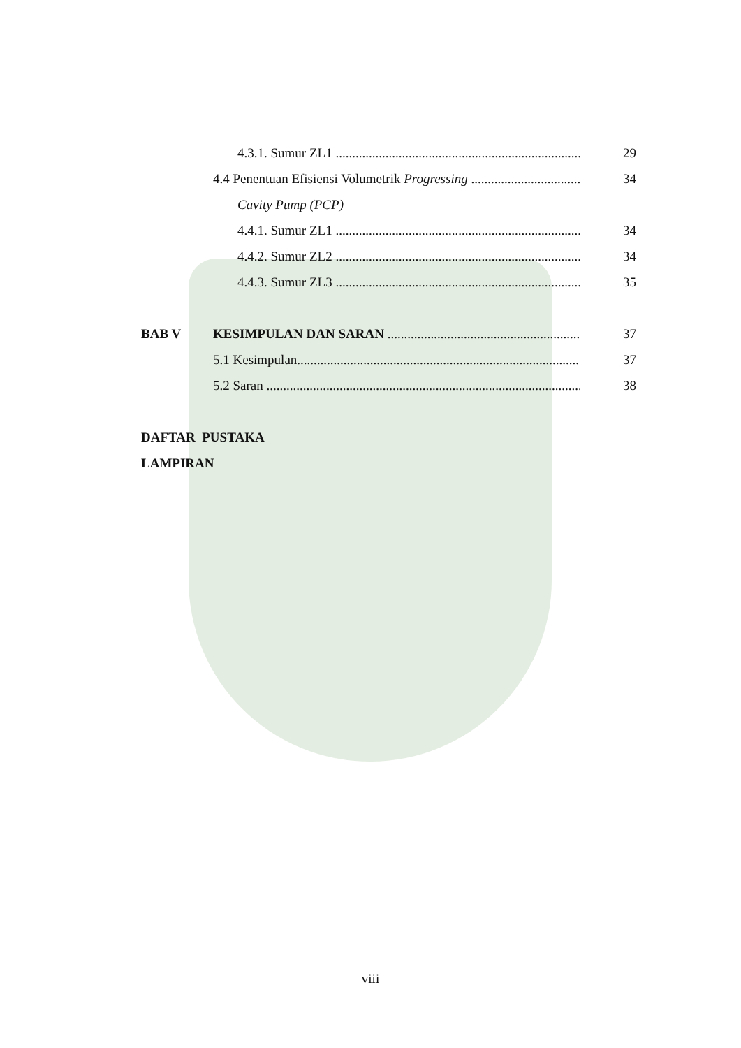4.3.1. Sumur ZL1 ............................................................................. 29
4.4 Penentuan Efisiensi Volumetrik Progressing ............................................... 34
Cavity Pump (PCP)
4.4.1. Sumur ZL1 ............................................................................. 34
4.4.2. Sumur ZL2 ............................................................................. 34
4.4.3. Sumur ZL3 ............................................................................. 35
BAB V KESIMPULAN DAN SARAN ........................................................... 37
5.1 Kesimpulan......................................................................................... 37
5.2 Saran .................................................................................................... 38
DAFTAR PUSTAKA
LAMPIRAN
viii